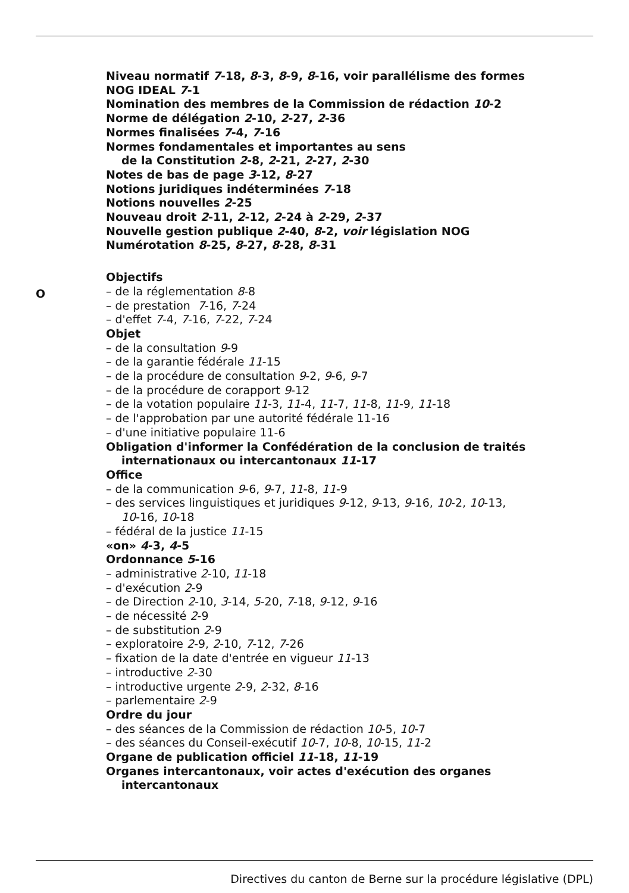Niveau normatif 7-18, 8-3, 8-9, 8-16, voir parallélisme des formes
NOG IDEAL 7-1
Nomination des membres de la Commission de rédaction 10-2
Norme de délégation 2-10, 2-27, 2-36
Normes finalisées 7-4, 7-16
Normes fondamentales et importantes au sens
de la Constitution 2-8, 2-21, 2-27, 2-30
Notes de bas de page 3-12, 8-27
Notions juridiques indéterminées 7-18
Notions nouvelles 2-25
Nouveau droit 2-11, 2-12, 2-24 à 2-29, 2-37
Nouvelle gestion publique 2-40, 8-2, voir législation NOG
Numérotation 8-25, 8-27, 8-28, 8-31
Objectifs
– de la réglementation 8-8
– de prestation 7-16, 7-24
– d'effet 7-4, 7-16, 7-22, 7-24
Objet
– de la consultation 9-9
– de la garantie fédérale 11-15
– de la procédure de consultation 9-2, 9-6, 9-7
– de la procédure de corapport 9-12
– de la votation populaire 11-3, 11-4, 11-7, 11-8, 11-9, 11-18
– de l'approbation par une autorité fédérale 11-16
– d'une initiative populaire 11-6
Obligation d'informer la Confédération de la conclusion de traités
internationaux ou intercantonaux 11-17
Office
– de la communication 9-6, 9-7, 11-8, 11-9
– des services linguistiques et juridiques 9-12, 9-13, 9-16, 10-2, 10-13,
10-16, 10-18
– fédéral de la justice 11-15
«on» 4-3, 4-5
Ordonnance 5-16
– administrative 2-10, 11-18
– d'exécution 2-9
– de Direction 2-10, 3-14, 5-20, 7-18, 9-12, 9-16
– de nécessité 2-9
– de substitution 2-9
– exploratoire 2-9, 2-10, 7-12, 7-26
– fixation de la date d'entrée en vigueur 11-13
– introductive 2-30
– introductive urgente 2-9, 2-32, 8-16
– parlementaire 2-9
Ordre du jour
– des séances de la Commission de rédaction 10-5, 10-7
– des séances du Conseil-exécutif 10-7, 10-8, 10-15, 11-2
Organe de publication officiel 11-18, 11-19
Organes intercantonaux, voir actes d'exécution des organes
intercantonaux
O
Directives du canton de Berne sur la procédure législative (DPL)